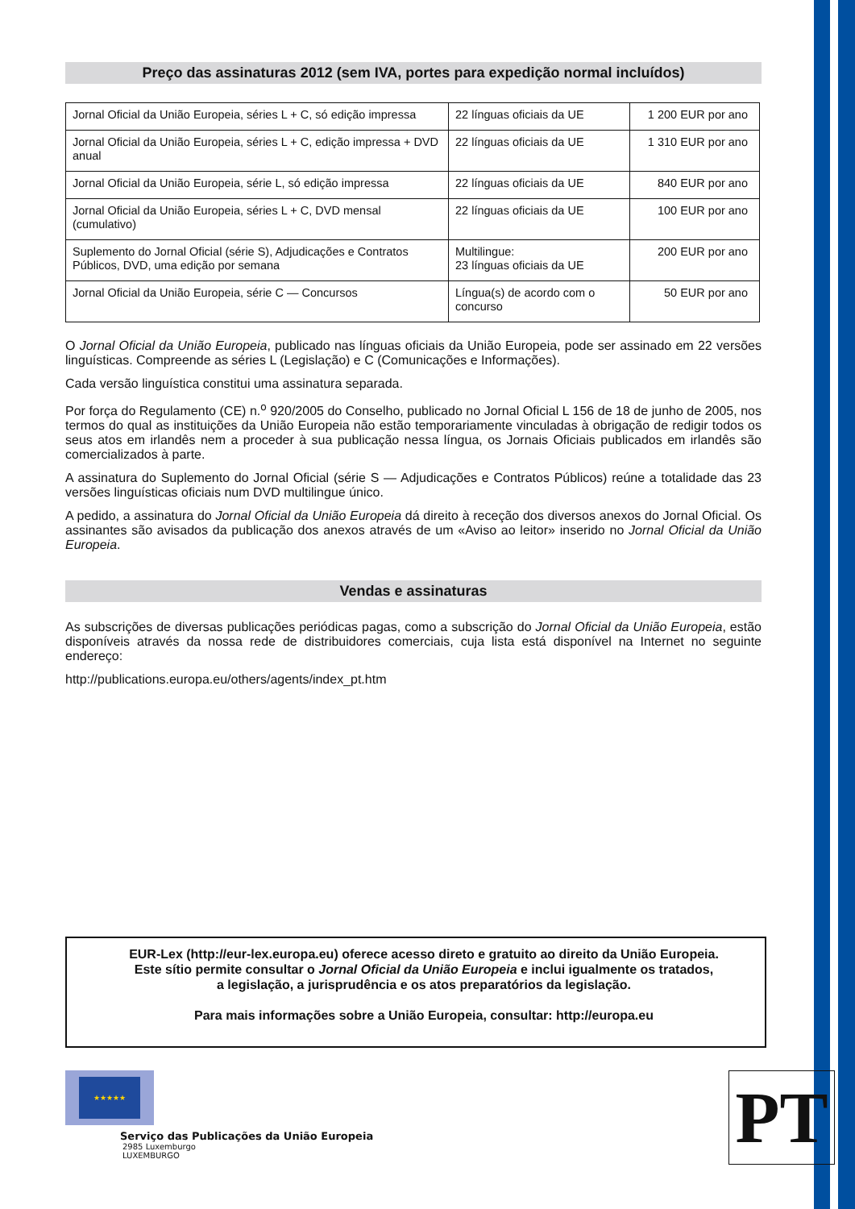Preço das assinaturas 2012 (sem IVA, portes para expedição normal incluídos)
| Jornal Oficial da União Europeia, séries L + C, só edição impressa | 22 línguas oficiais da UE | 1 200 EUR por ano |
| Jornal Oficial da União Europeia, séries L + C, edição impressa + DVD anual | 22 línguas oficiais da UE | 1 310 EUR por ano |
| Jornal Oficial da União Europeia, série L, só edição impressa | 22 línguas oficiais da UE | 840 EUR por ano |
| Jornal Oficial da União Europeia, séries L + C, DVD mensal (cumulativo) | 22 línguas oficiais da UE | 100 EUR por ano |
| Suplemento do Jornal Oficial (série S), Adjudicações e Contratos Públicos, DVD, uma edição por semana | Multilingue: 23 línguas oficiais da UE | 200 EUR por ano |
| Jornal Oficial da União Europeia, série C — Concursos | Língua(s) de acordo com o concurso | 50 EUR por ano |
O Jornal Oficial da União Europeia, publicado nas línguas oficiais da União Europeia, pode ser assinado em 22 versões linguísticas. Compreende as séries L (Legislação) e C (Comunicações e Informações).
Cada versão linguística constitui uma assinatura separada.
Por força do Regulamento (CE) n.<sup>o</sup> 920/2005 do Conselho, publicado no Jornal Oficial L 156 de 18 de junho de 2005, nos termos do qual as instituições da União Europeia não estão temporariamente vinculadas à obrigação de redigir todos os seus atos em irlandês nem a proceder à sua publicação nessa língua, os Jornais Oficiais publicados em irlandês são comercializados à parte.
A assinatura do Suplemento do Jornal Oficial (série S — Adjudicações e Contratos Públicos) reúne a totalidade das 23 versões linguísticas oficiais num DVD multilingue único.
A pedido, a assinatura do Jornal Oficial da União Europeia dá direito à receção dos diversos anexos do Jornal Oficial. Os assinantes são avisados da publicação dos anexos através de um «Aviso ao leitor» inserido no Jornal Oficial da União Europeia.
Vendas e assinaturas
As subscrições de diversas publicações periódicas pagas, como a subscrição do Jornal Oficial da União Europeia, estão disponíveis através da nossa rede de distribuidores comerciais, cuja lista está disponível na Internet no seguinte endereço:
http://publications.europa.eu/others/agents/index_pt.htm
EUR-Lex (http://eur-lex.europa.eu) oferece acesso direto e gratuito ao direito da União Europeia.
Este sítio permite consultar o Jornal Oficial da União Europeia e inclui igualmente os tratados,
a legislação, a jurisprudência e os atos preparatórios da legislação.
Para mais informações sobre a União Europeia, consultar: http://europa.eu
★★★★★
Serviço das Publicações da União Europeia
2985 Luxemburgo
LUXEMBURGO
PT